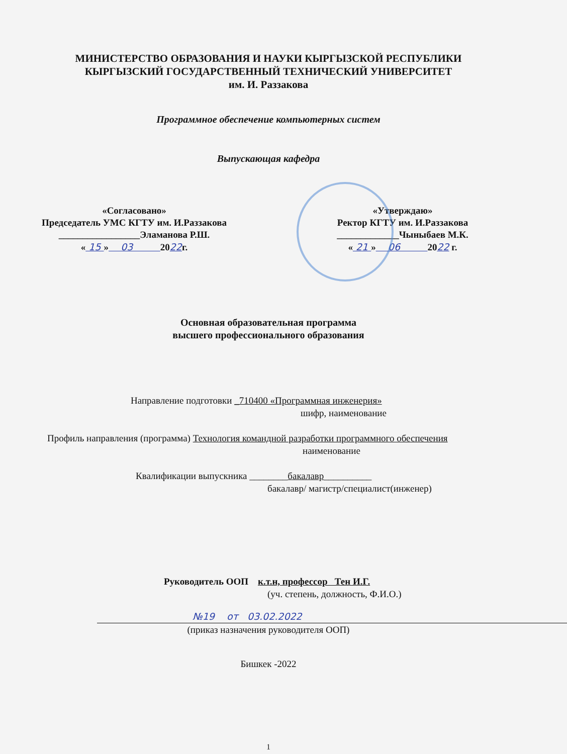МИНИСТЕРСТВО ОБРАЗОВАНИЯ И НАУКИ КЫРГЫЗСКОЙ РЕСПУБЛИКИ
КЫРГЫЗСКИЙ ГОСУДАРСТВЕННЫЙ ТЕХНИЧЕСКИЙ УНИВЕРСИТЕТ
им. И. Раззакова
Программное обеспечение компьютерных систем
Выпускающая кафедра
«Согласовано»
Председатель УМС КГТУ им. И.Раззакова
_________________Эламанова Р.Ш.
« 15 » 03 2022г.
«Утверждаю»
Ректор КГТУ им. И.Раззакова
_____________Чыныбаев М.К.
« 21 » 06 2022 г.
Основная образовательная программа
высшего профессионального образования
Направление подготовки _710400 «Программная инженерия»
шифр, наименование
Профиль направления (программа) Технология командной разработки программного обеспечения
наименование
Квалификации выпускника ________бакалавр__________
бакалавр/ магистр/специалист(инженер)
Руководитель ООП к.т.н, профессор Тен И.Г.
(уч. степень, должность, Ф.И.О.)
№19 от 03.02.2022
(приказ назначения руководителя ООП)
Бишкек -2022
1